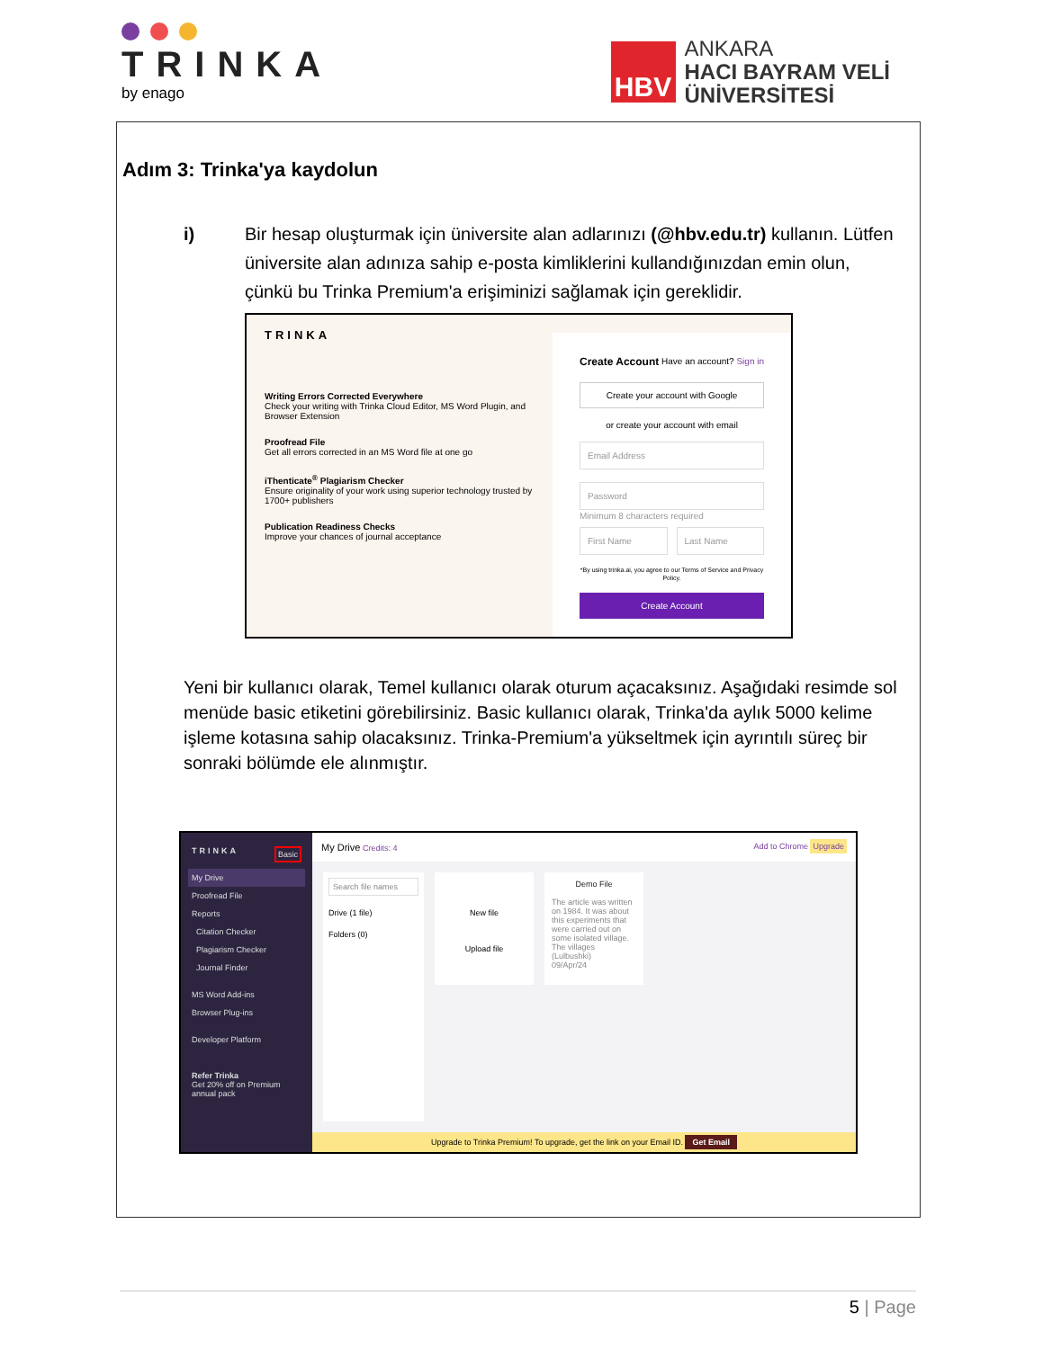TRINKA
by enago
HBV
ANKARA
HACI BAYRAM VELİ
ÜNİVERSİTESİ
Adım 3: Trinka'ya kaydolun
i) Bir hesap oluşturmak için üniversite alan adlarınızı (@hbv.edu.tr) kullanın. Lütfen üniversite alan adınıza sahip e-posta kimliklerini kullandığınızdan emin olun, çünkü bu Trinka Premium'a erişiminizi sağlamak için gereklidir.
TRINKA
Writing Errors Corrected Everywhere
Check your writing with Trinka Cloud Editor, MS Word Plugin, and Browser Extension
Proofread File
Get all errors corrected in an MS Word file at one go
iThenticate<sup>®</sup> Plagiarism Checker
Ensure originality of your work using superior technology trusted by 1700+ publishers
Publication Readiness Checks
Improve your chances of journal acceptance
Create Account Have an account? Sign in
Create your account with Google
or create your account with email
Email Address
Password
Minimum 8 characters required
First Name Last Name
*By using trinka.ai, you agree to our Terms of Service and Privacy Policy.
Create Account
Yeni bir kullanıcı olarak, Temel kullanıcı olarak oturum açacaksınız. Aşağıdaki resimde sol menüde basic etiketini görebilirsiniz. Basic kullanıcı olarak, Trinka'da aylık 5000 kelime işleme kotasına sahip olacaksınız. Trinka-Premium'a yükseltmek için ayrıntılı süreç bir sonraki bölümde ele alınmıştır.
TRINKA Basic
My Drive
Proofread File
Reports
Citation Checker
Plagiarism Checker
Journal Finder
MS Word Add-ins
Browser Plug-ins
Developer Platform
Refer Trinka
Get 20% off on Premium annual pack
My Drive Credits: 4 Add to Chrome Upgrade
Search file names
Drive (1 file)
Folders (0)
New file
Upload file
Demo File
The article was written on 1984. It was about this experiments that were carried out on some isolated village. The villages (Lulbushki)
09/Apr/24
Upgrade to Trinka Premium! To upgrade, get the link on your Email ID. Get Email
5 | Page